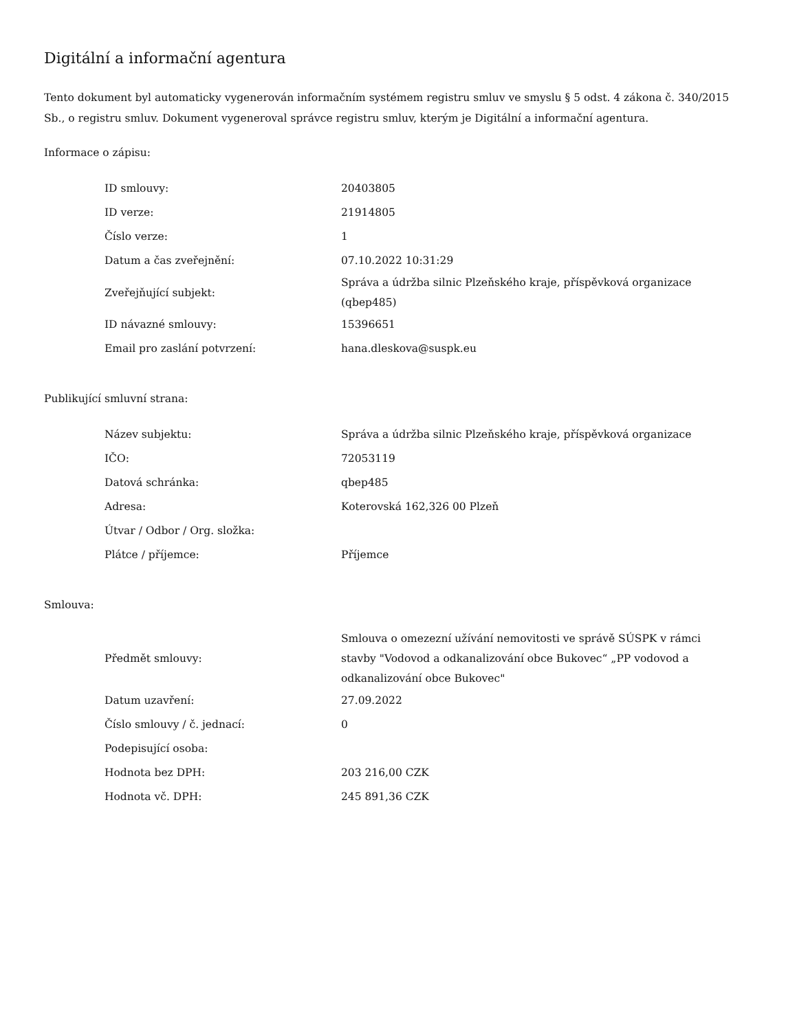Digitální a informační agentura
Tento dokument byl automaticky vygenerován informačním systémem registru smluv ve smyslu § 5 odst. 4 zákona č. 340/2015 Sb., o registru smluv. Dokument vygeneroval správce registru smluv, kterým je Digitální a informační agentura.
Informace o zápisu:
| ID smlouvy: | 20403805 |
| ID verze: | 21914805 |
| Číslo verze: | 1 |
| Datum a čas zveřejnění: | 07.10.2022 10:31:29 |
| Zveřejňující subjekt: | Správa a údržba silnic Plzeňského kraje, příspěvková organizace (qbep485) |
| ID návazné smlouvy: | 15396651 |
| Email pro zaslání potvrzení: | hana.dleskova@suspk.eu |
Publikující smluvní strana:
| Název subjektu: | Správa a údržba silnic Plzeňského kraje, příspěvková organizace |
| IČO: | 72053119 |
| Datová schránka: | qbep485 |
| Adresa: | Koterovská 162,326 00 Plzeň |
| Útvar / Odbor / Org. složka: | |
| Plátce / příjemce: | Příjemce |
Smlouva:
| Předmět smlouvy: | Smlouva o omezezní užívání nemovitosti ve správě SÚSPK v rámci stavby "Vodovod a odkanalizování obce Bukovec“ „PP vodovod a odkanalizování obce Bukovec" |
| Datum uzavření: | 27.09.2022 |
| Číslo smlouvy / č. jednací: | 0 |
| Podepisující osoba: | |
| Hodnota bez DPH: | 203 216,00 CZK |
| Hodnota vč. DPH: | 245 891,36 CZK |